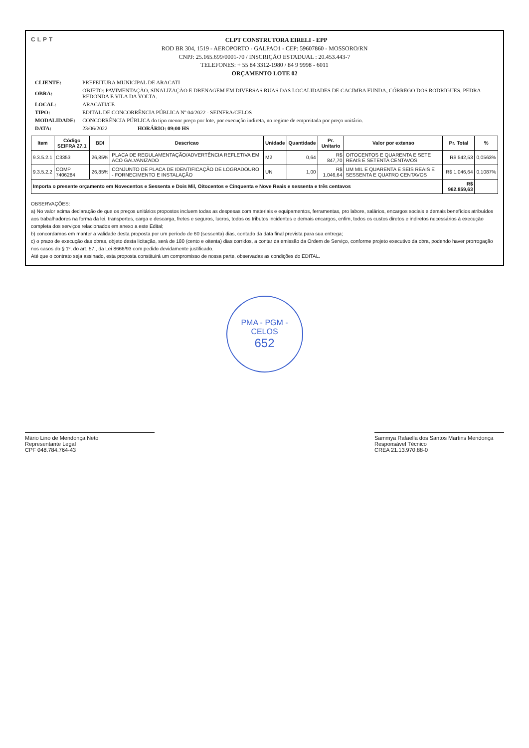CLPT
CLPT CONSTRUTORA EIRELI - EPP
ROD BR 304, 1519 - AEROPORTO - GALPAO1 - CEP: 59607860 - MOSSORO/RN
CNPJ: 25.165.699/0001-70 / INSCRIÇÃO ESTADUAL : 20.453.443-7
TELEFONES: + 55 84 3312-1980 / 84 9 9998 - 6011
ORÇAMENTO LOTE 02
| CLIENTE: | PREFEITURA MUNICIPAL DE ARACATI |
| OBRA: | OBJETO: PAVIMENTAÇÃO, SINALIZAÇÃO E DRENAGEM EM DIVERSAS RUAS DAS LOCALIDADES DE CACIMBA FUNDA, CÓRREGO DOS RODRIGUES, PEDRA REDONDA E VILA DA VOLTA. |
| LOCAL: | ARACATI/CE |
| TIPO: | EDITAL DE CONCORRÊNCIA PÚBLICA Nº 04/2022 - SEINFRA/CELOS |
| MODALIDADE: | CONCORRÊNCIA PÚBLICA do tipo menor preço por lote, por execução indireta, no regime de empreitada por preço unitário. |
| DATA: | 23/06/2022 HORÁRIO: 09:00 HS |
| Item | Código SEIFRA 27.1 | BDI | Descricao | Unidade | Quantidade | Pr. Unitario | Valor por extenso | Pr. Total | % |
| --- | --- | --- | --- | --- | --- | --- | --- | --- | --- |
| 9.3.5.2.1 | C3353 | 26,85% | PLACA DE REGULAMENTAÇÃO/ADVERTÊNCIA REFLETIVA EM ACO GALVANIZADO | M2 | 0,64 | R$ 847,70 | OITOCENTOS E QUARENTA E SETE REAIS E SETENTA CENTAVOS | R$ 542,53 | 0,0563% |
| 9.3.5.2.2 | COMP 7406284 | 26,85% | CONJUNTO DE PLACA DE IDENTIFICAÇÃO DE LOGRADOURO - FORNECIMENTO E INSTALAÇÃO | UN | 1,00 | R$ 1.046,64 | UM MIL E QUARENTA E SEIS REAIS E SESSENTA E QUATRO CENTAVOS | R$ 1.046,64 | 0,1087% |
| Importa o presente orçamento em Novecentos e Sessenta e Dois Mil, Oitocentos e Cinquenta e Nove Reais e sessenta e três centavos | | | | | | | | R$ 962.859,63 | |
OBSERVAÇÕES:
a) No valor acima declaração de que os preços unitários propostos incluem todas as despesas com materiais e equipamentos, ferramentas, pro labore, salários, encargos sociais e demais benefícios atribuídos aos trabalhadores na forma da lei, transportes, carga e descarga, fretes e seguros, lucros, todos os tributos incidentes e demais encargos, enfim, todos os custos diretos e indiretos necessários à execução completa dos serviços relacionados em anexo a este Edital;
b) concordamos em manter a validade desta proposta por um período de 60 (sessenta) dias, contado da data final prevista para sua entrega;
c) o prazo de execução das obras, objeto desta licitação, será de 180 (cento e oitenta) dias corridos, a contar da emissão da Ordem de Serviço, conforme projeto executivo da obra, podendo haver prorrogação nos casos do § 1º, do art. 57,, da Lei 8666/93 com pedido devidamente justificado.
Até que o contrato seja assinado, esta proposta constituirá um compromisso de nossa parte, observadas as condições do EDITAL.
PMA - PGM - CELOS
652
Mário Lino de Mendonça Neto
Representante Legal
CPF 048.784.764-43
Sammya Rafaella dos Santos Martins Mendonça
Responsável Técnico
CREA 21.13.970.88-0